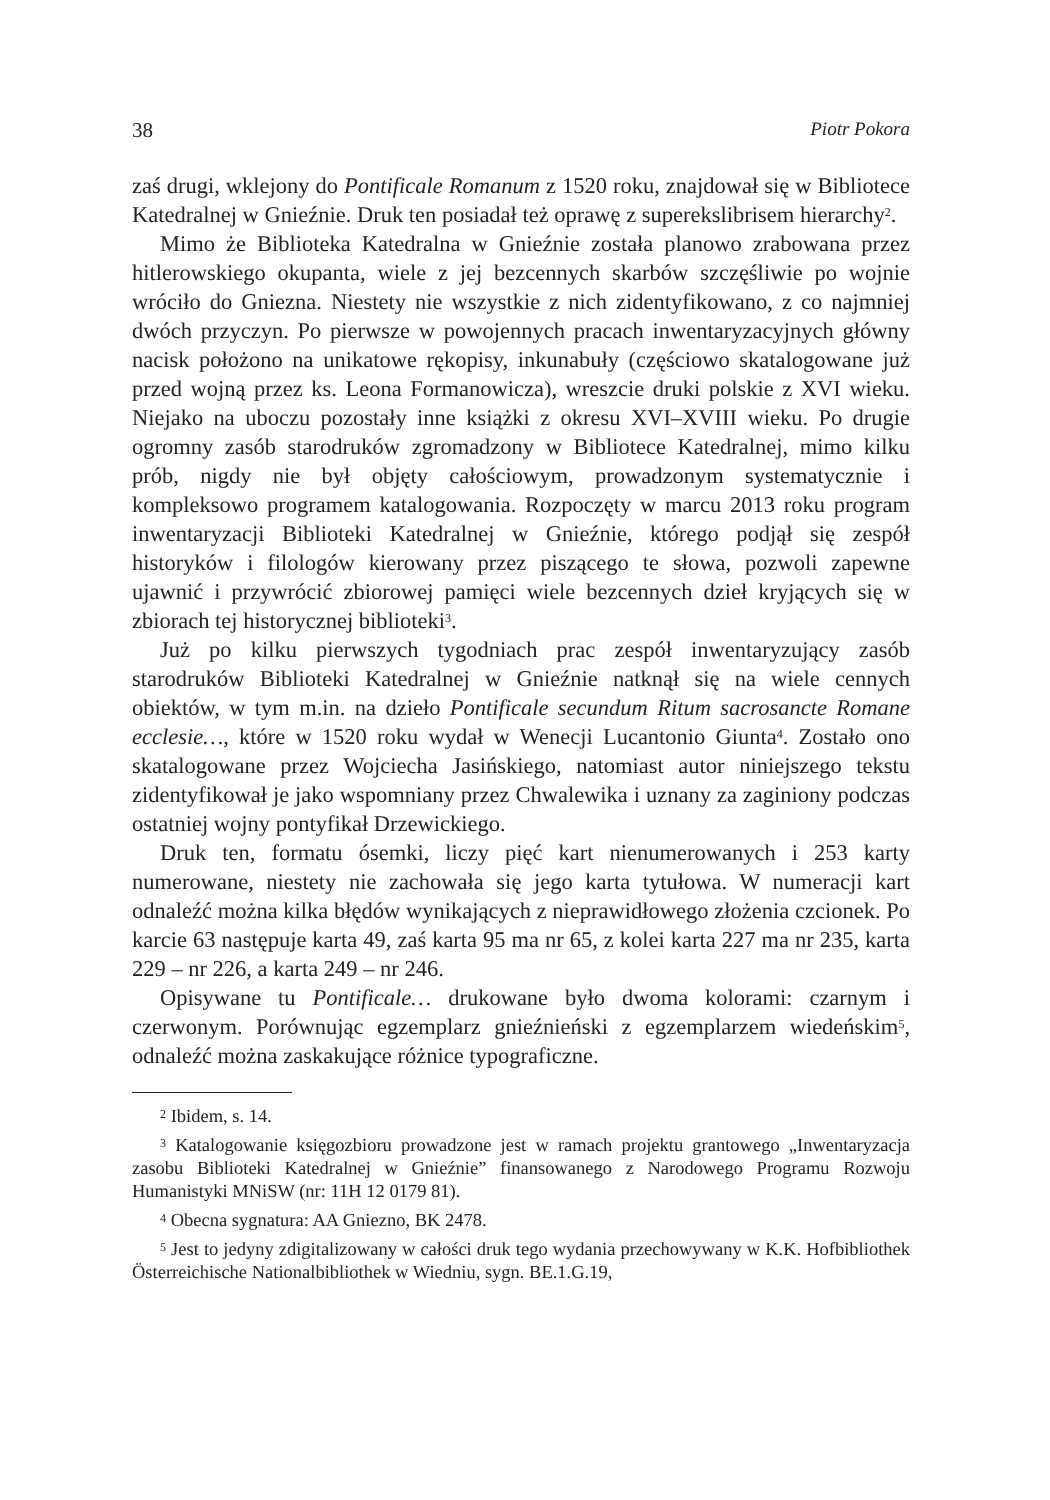38 Piotr Pokora
zaś drugi, wklejony do Pontificale Romanum z 1520 roku, znajdował się w Bibliotece Katedralnej w Gnieźnie. Druk ten posiadał też oprawę z superekslibrisem hierarchy<sup>2</sup>.
Mimo że Biblioteka Katedralna w Gnieźnie została planowo zrabowana przez hitlerowskiego okupanta, wiele z jej bezcennych skarbów szczęśliwie po wojnie wróciło do Gniezna. Niestety nie wszystkie z nich zidentyfikowano, z co najmniej dwóch przyczyn. Po pierwsze w powojennych pracach inwentaryzacyjnych główny nacisk położono na unikatowe rękopisy, inkunabuły (częściowo skatalogowane już przed wojną przez ks. Leona Formanowicza), wreszcie druki polskie z XVI wieku. Niejako na uboczu pozostały inne książki z okresu XVI–XVIII wieku. Po drugie ogromny zasób starodruków zgromadzony w Bibliotece Katedralnej, mimo kilku prób, nigdy nie był objęty całościowym, prowadzonym systematycznie i kompleksowo programem katalogowania. Rozpoczęty w marcu 2013 roku program inwentaryzacji Biblioteki Katedralnej w Gnieźnie, którego podjął się zespół historyków i filologów kierowany przez piszącego te słowa, pozwoli zapewne ujawnić i przywrócić zbiorowej pamięci wiele bezcennych dzieł kryjących się w zbiorach tej historycznej biblioteki<sup>3</sup>.
Już po kilku pierwszych tygodniach prac zespół inwentaryzujący zasób starodruków Biblioteki Katedralnej w Gnieźnie natknął się na wiele cennych obiektów, w tym m.in. na dzieło Pontificale secundum Ritum sacrosancte Romane ecclesie…, które w 1520 roku wydał w Wenecji Lucantonio Giunta<sup>4</sup>. Zostało ono skatalogowane przez Wojciecha Jasińskiego, natomiast autor niniejszego tekstu zidentyfikował je jako wspomniany przez Chwalewika i uznany za zaginiony podczas ostatniej wojny pontyfikał Drzewickiego.
Druk ten, formatu ósemki, liczy pięć kart nienumerowanych i 253 karty numerowane, niestety nie zachowała się jego karta tytułowa. W numeracji kart odnaleźć można kilka błędów wynikających z nieprawidłowego złożenia czcionek. Po karcie 63 następuje karta 49, zaś karta 95 ma nr 65, z kolei karta 227 ma nr 235, karta 229 – nr 226, a karta 249 – nr 246.
Opisywane tu Pontificale… drukowane było dwoma kolorami: czarnym i czerwonym. Porównując egzemplarz gnieźnieński z egzemplarzem wiedeńskim<sup>5</sup>, odnaleźć można zaskakujące różnice typograficzne.
<sup>2</sup> Ibidem, s. 14.
<sup>3</sup> Katalogowanie księgozbioru prowadzone jest w ramach projektu grantowego „Inwentaryzacja zasobu Biblioteki Katedralnej w Gnieźnie” finansowanego z Narodowego Programu Rozwoju Humanistyki MNiSW (nr: 11H 12 0179 81).
<sup>4</sup> Obecna sygnatura: AA Gniezno, BK 2478.
<sup>5</sup> Jest to jedyny zdigitalizowany w całości druk tego wydania przechowywany w K.K. Hofbibliothek Österreichische Nationalbibliothek w Wiedniu, sygn. BE.1.G.19,